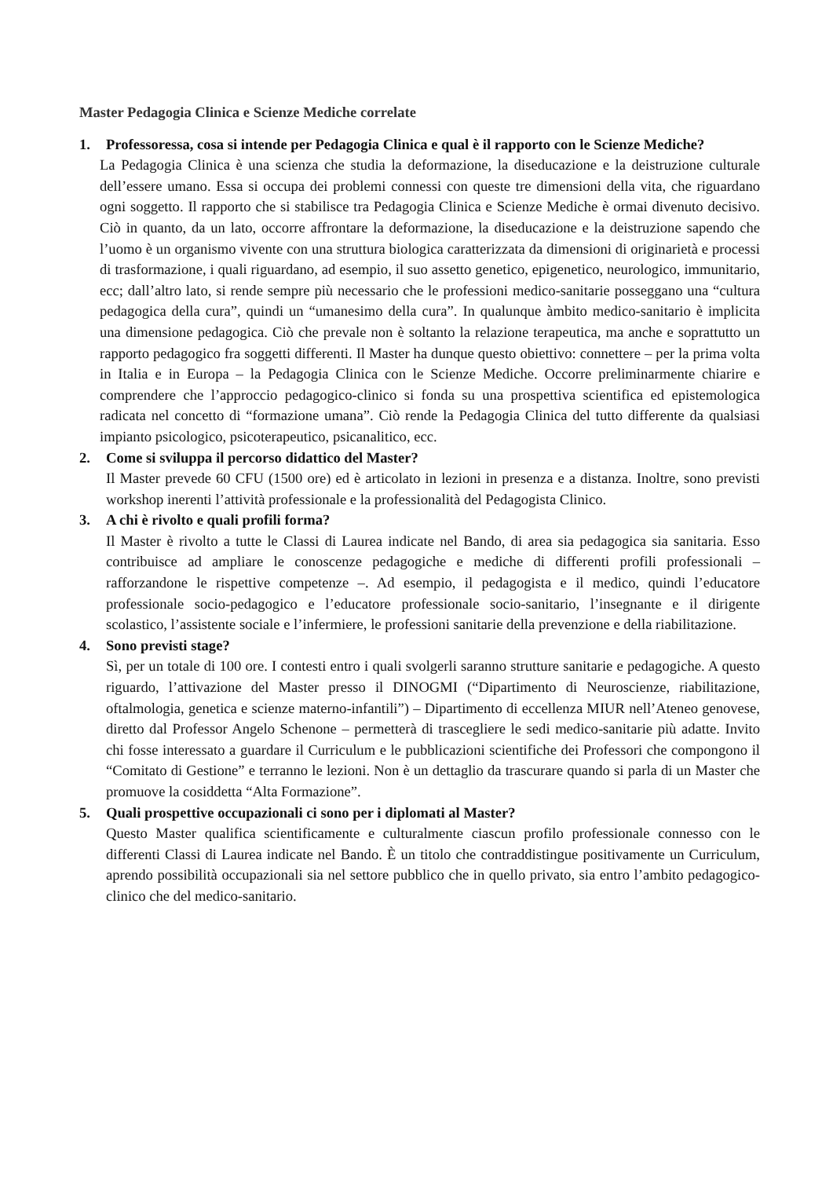Master Pedagogia Clinica e Scienze Mediche correlate
1. Professoressa, cosa si intende per Pedagogia Clinica e qual è il rapporto con le Scienze Mediche?
La Pedagogia Clinica è una scienza che studia la deformazione, la diseducazione e la deistruzione culturale dell’essere umano. Essa si occupa dei problemi connessi con queste tre dimensioni della vita, che riguardano ogni soggetto. Il rapporto che si stabilisce tra Pedagogia Clinica e Scienze Mediche è ormai divenuto decisivo. Ciò in quanto, da un lato, occorre affrontare la deformazione, la diseducazione e la deistruzione sapendo che l’uomo è un organismo vivente con una struttura biologica caratterizzata da dimensioni di originarietà e processi di trasformazione, i quali riguardano, ad esempio, il suo assetto genetico, epigenetico, neurologico, immunitario, ecc; dall’altro lato, si rende sempre più necessario che le professioni medico-sanitarie posseggano una “cultura pedagogica della cura”, quindi un “umanesimo della cura”. In qualunque àmbito medico-sanitario è implicita una dimensione pedagogica. Ciò che prevale non è soltanto la relazione terapeutica, ma anche e soprattutto un rapporto pedagogico fra soggetti differenti. Il Master ha dunque questo obiettivo: connettere – per la prima volta in Italia e in Europa – la Pedagogia Clinica con le Scienze Mediche. Occorre preliminarmente chiarire e comprendere che l’approccio pedagogico-clinico si fonda su una prospettiva scientifica ed epistemologica radicata nel concetto di “formazione umana”. Ciò rende la Pedagogia Clinica del tutto differente da qualsiasi impianto psicologico, psicoterapeutico, psicanalitico, ecc.
2. Come si sviluppa il percorso didattico del Master?
Il Master prevede 60 CFU (1500 ore) ed è articolato in lezioni in presenza e a distanza. Inoltre, sono previsti workshop inerenti l’attività professionale e la professionalità del Pedagogista Clinico.
3. A chi è rivolto e quali profili forma?
Il Master è rivolto a tutte le Classi di Laurea indicate nel Bando, di area sia pedagogica sia sanitaria. Esso contribuisce ad ampliare le conoscenze pedagogiche e mediche di differenti profili professionali – rafforzandone le rispettive competenze –. Ad esempio, il pedagogista e il medico, quindi l’educatore professionale socio-pedagogico e l’educatore professionale socio-sanitario, l’insegnante e il dirigente scolastico, l’assistente sociale e l’infermiere, le professioni sanitarie della prevenzione e della riabilitazione.
4. Sono previsti stage?
Sì, per un totale di 100 ore. I contesti entro i quali svolgerli saranno strutture sanitarie e pedagogiche. A questo riguardo, l’attivazione del Master presso il DINOGMI (“Dipartimento di Neuroscienze, riabilitazione, oftalmologia, genetica e scienze materno-infantili”) – Dipartimento di eccellenza MIUR nell’Ateneo genovese, diretto dal Professor Angelo Schenone – permetterà di trascegliere le sedi medico-sanitarie più adatte. Invito chi fosse interessato a guardare il Curriculum e le pubblicazioni scientifiche dei Professori che compongono il “Comitato di Gestione” e terranno le lezioni. Non è un dettaglio da trascurare quando si parla di un Master che promuove la cosiddetta “Alta Formazione”.
5. Quali prospettive occupazionali ci sono per i diplomati al Master?
Questo Master qualifica scientificamente e culturalmente ciascun profilo professionale connesso con le differenti Classi di Laurea indicate nel Bando. È un titolo che contraddistingue positivamente un Curriculum, aprendo possibilità occupazionali sia nel settore pubblico che in quello privato, sia entro l’ambito pedagogico-clinico che del medico-sanitario.